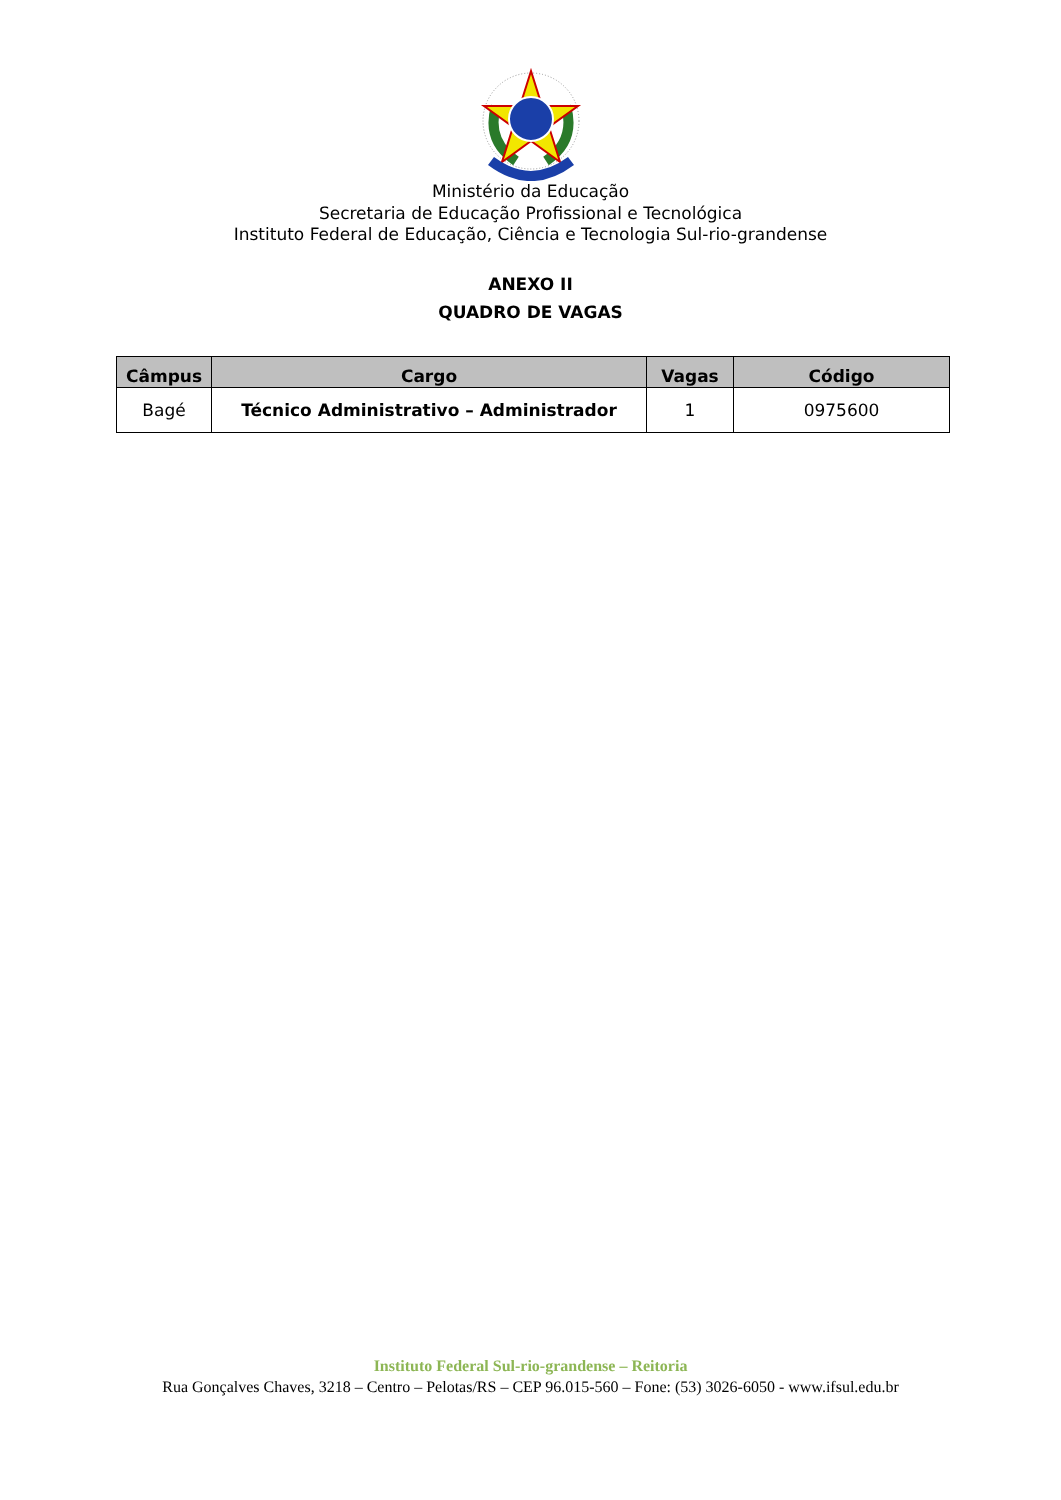Ministério da Educação
Secretaria de Educação Profissional e Tecnológica
Instituto Federal de Educação, Ciência e Tecnologia Sul-rio-grandense
ANEXO II
QUADRO DE VAGAS
| Câmpus | Cargo | Vagas | Código |
| --- | --- | --- | --- |
| Bagé | Técnico Administrativo – Administrador | 1 | 0975600 |
Instituto Federal Sul-rio-grandense – Reitoria
Rua Gonçalves Chaves, 3218 – Centro – Pelotas/RS – CEP 96.015-560 – Fone: (53) 3026-6050 - www.ifsul.edu.br